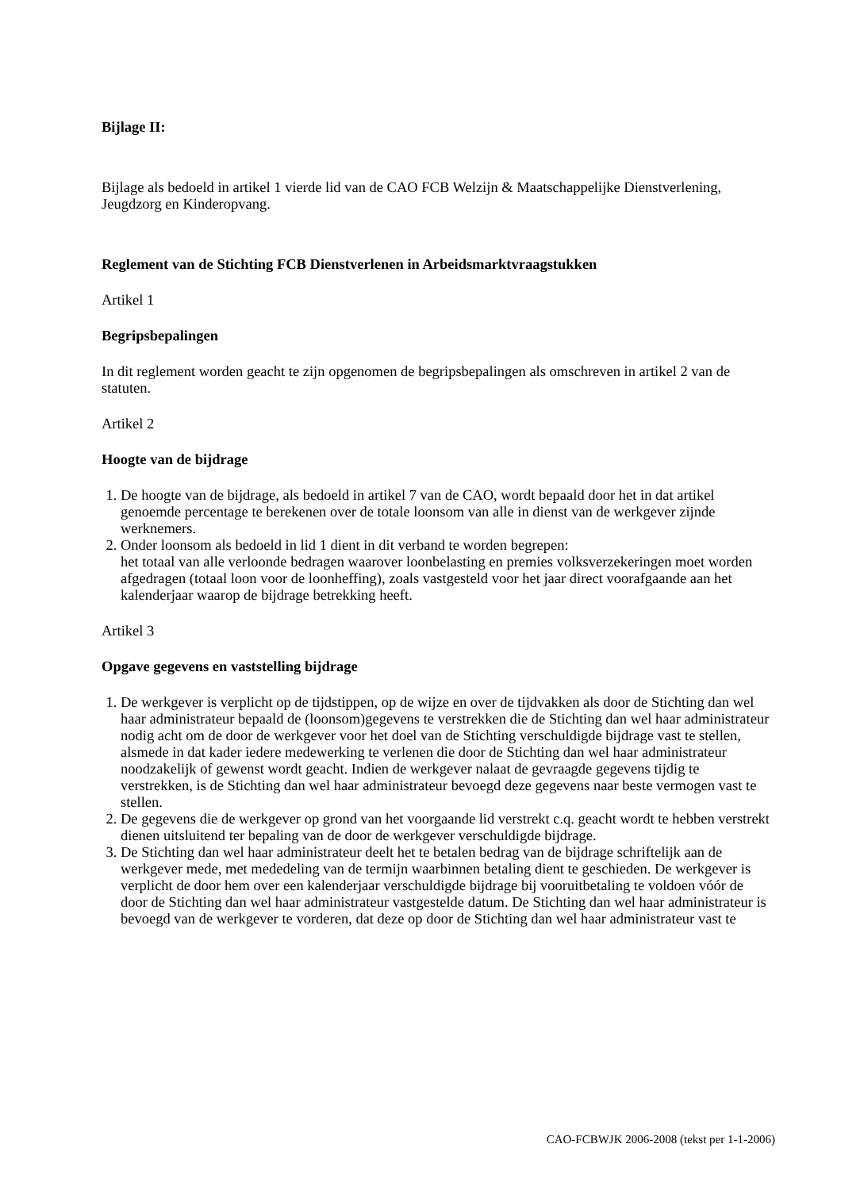Bijlage II:
Bijlage als bedoeld in artikel 1 vierde lid van de CAO FCB Welzijn & Maatschappelijke Dienstverlening, Jeugdzorg en Kinderopvang.
Reglement van de Stichting FCB Dienstverlenen in Arbeidsmarktvraagstukken
Artikel 1
Begripsbepalingen
In dit reglement worden geacht te zijn opgenomen de begripsbepalingen als omschreven in artikel 2 van de statuten.
Artikel 2
Hoogte van de bijdrage
1. De hoogte van de bijdrage, als bedoeld in artikel 7 van de CAO, wordt bepaald door het in dat artikel genoemde percentage te berekenen over de totale loonsom van alle in dienst van de werkgever zijnde werknemers.
2. Onder loonsom als bedoeld in lid 1 dient in dit verband te worden begrepen:
het totaal van alle verloonde bedragen waarover loonbelasting en premies volksverzekeringen moet worden afgedragen (totaal loon voor de loonheffing), zoals vastgesteld voor het jaar direct voorafgaande aan het kalenderjaar waarop de bijdrage betrekking heeft.
Artikel 3
Opgave gegevens en vaststelling bijdrage
1. De werkgever is verplicht op de tijdstippen, op de wijze en over de tijdvakken als door de Stichting dan wel haar administrateur bepaald de (loonsom)gegevens te verstrekken die de Stichting dan wel haar administrateur nodig acht om de door de werkgever voor het doel van de Stichting verschuldigde bijdrage vast te stellen, alsmede in dat kader iedere medewerking te verlenen die door de Stichting dan wel haar administrateur noodzakelijk of gewenst wordt geacht. Indien de werkgever nalaat de gevraagde gegevens tijdig te verstrekken, is de Stichting dan wel haar administrateur bevoegd deze gegevens naar beste vermogen vast te stellen.
2. De gegevens die de werkgever op grond van het voorgaande lid verstrekt c.q. geacht wordt te hebben verstrekt dienen uitsluitend ter bepaling van de door de werkgever verschuldigde bijdrage.
3. De Stichting dan wel haar administrateur deelt het te betalen bedrag van de bijdrage schriftelijk aan de werkgever mede, met mededeling van de termijn waarbinnen betaling dient te geschieden. De werkgever is verplicht de door hem over een kalenderjaar verschuldigde bijdrage bij vooruitbetaling te voldoen vóór de door de Stichting dan wel haar administrateur vastgestelde datum. De Stichting dan wel haar administrateur is bevoegd van de werkgever te vorderen, dat deze op door de Stichting dan wel haar administrateur vast te
CAO-FCBWJK 2006-2008 (tekst per 1-1-2006)